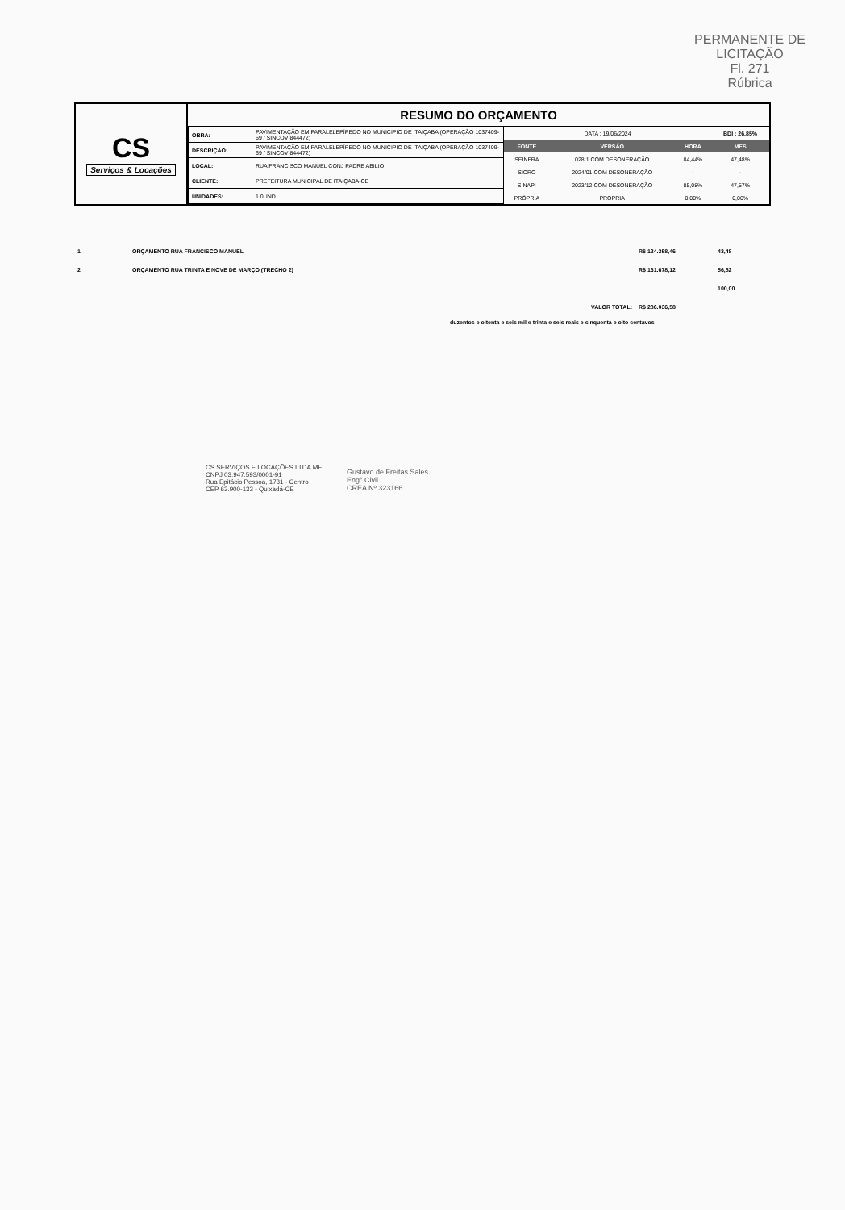PERMANENTE DE LICITAÇÃO
Fl. 271
Rúbrica
CS
Serviços & Locações
RESUMO DO ORÇAMENTO
| OBRA: | PAVIMENTAÇÃO EM PARALELEPÍPEDO NO MUNICIPIO DE ITAIÇABA (OPERAÇÃO 1037409-69 / SINCOV 844472) |
| DESCRIÇÃO: | PAVIMENTAÇÃO EM PARALELEPÍPEDO NO MUNICIPIO DE ITAIÇABA (OPERAÇÃO 1037409-69 / SINCOV 844472) |
| LOCAL: | RUA FRANCISCO MANUEL CONJ PADRE ABILIO |
| CLIENTE: | PREFEITURA MUNICIPAL DE ITAIÇABA-CE |
| UNIDADES: | 1.0UND |
| DATA : 19/06/2024 | | | BDI : 26,85% |
| FONTE | VERSÃO | HORA | MES |
| SEINFRA | 028.1 COM DESONERAÇÃO | 84,44% | 47,48% |
| SICRO | 2024/01 COM DESONERAÇÃO | - | - |
| SINAPI | 2023/12 COM DESONERAÇÃO | 85,08% | 47,57% |
| PRÓPRIA | PROPRIA | 0,00% | 0,00% |
| 1 | ORÇAMENTO RUA FRANCISCO MANUEL | R$ 124.358,46 | 43,48 |
| 2 | ORÇAMENTO RUA TRINTA E NOVE DE MARÇO (TRECHO 2) | R$ 161.678,12 | 56,52 |
| | | | 100,00 |
| | VALOR TOTAL: | R$ 286.036,58 | |
duzentos e oitenta e seis mil e trinta e seis reais e cinquenta e oito centavos
CS SERVIÇOS E LOCAÇÕES LTDA ME
CNPJ 03.947.593/0001-91
Rua Epitácio Pessoa, 1731 - Centro
CEP 63.900-133 - Quixadá-CE
Gustavo de Freitas Sales
Eng° Civil
CREA Nº 323166